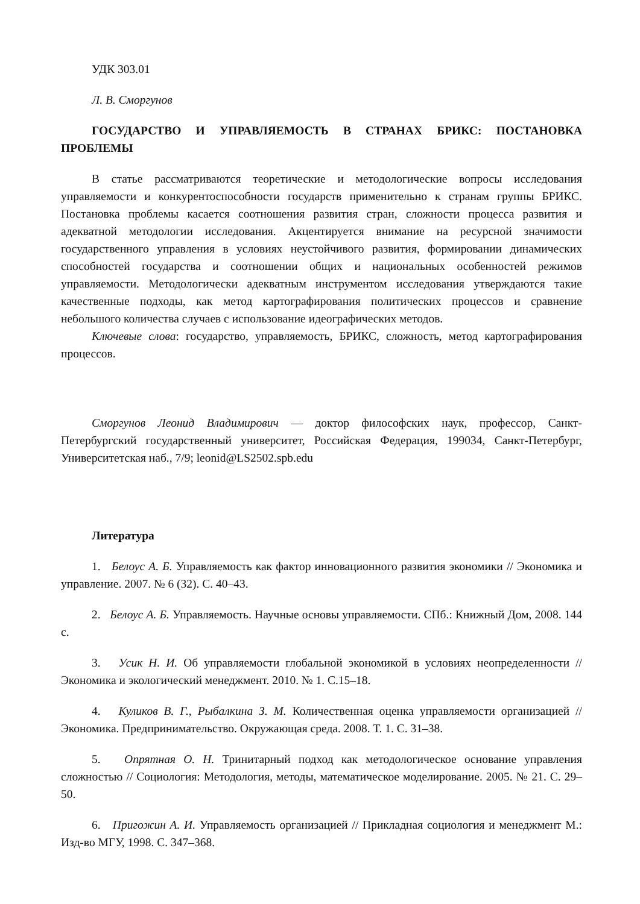УДК 303.01
Л. В. Сморгунов
ГОСУДАРСТВО И УПРАВЛЯЕМОСТЬ В СТРАНАХ БРИКС: ПОСТАНОВКА ПРОБЛЕМЫ
В статье рассматриваются теоретические и методологические вопросы исследования управляемости и конкурентоспособности государств применительно к странам группы БРИКС. Постановка проблемы касается соотношения развития стран, сложности процесса развития и адекватной методологии исследования. Акцентируется внимание на ресурсной значимости государственного управления в условиях неустойчивого развития, формировании динамических способностей государства и соотношении общих и национальных особенностей режимов управляемости. Методологически адекватным инструментом исследования утверждаются такие качественные подходы, как метод картографирования политических процессов и сравнение небольшого количества случаев с использование идеографических методов.
Ключевые слова: государство, управляемость, БРИКС, сложность, метод картографирования процессов.
Сморгунов Леонид Владимирович — доктор философских наук, профессор, Санкт-Петербургский государственный университет, Российская Федерация, 199034, Санкт-Петербург, Университетская наб., 7/9; leonid@LS2502.spb.edu
Литература
1. Белоус А. Б. Управляемость как фактор инновационного развития экономики // Экономика и управление. 2007. № 6 (32). С. 40–43.
2. Белоус А. Б. Управляемость. Научные основы управляемости. СПб.: Книжный Дом, 2008. 144 с.
3. Усик Н. И. Об управляемости глобальной экономикой в условиях неопределенности // Экономика и экологический менеджмент. 2010. № 1. С.15–18.
4. Куликов В. Г., Рыбалкина З. М. Количественная оценка управляемости организацией // Экономика. Предпринимательство. Окружающая среда. 2008. Т. 1. С. 31–38.
5. Опрятная О. Н. Тринитарный подход как методологическое основание управления сложностью // Социология: Методология, методы, математическое моделирование. 2005. № 21. С. 29–50.
6. Пригожин А. И. Управляемость организацией // Прикладная социология и менеджмент М.: Изд-во МГУ, 1998. С. 347–368.